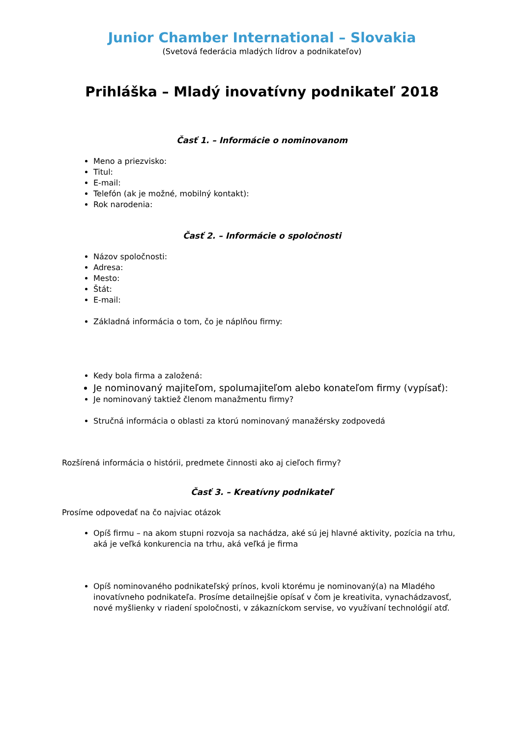Junior Chamber International – Slovakia
(Svetová federácia mladých lídrov a podnikateľov)
Prihláška – Mladý inovatívny podnikateľ 2018
Časť 1. – Informácie o nominovanom
Meno a priezvisko:
Titul:
E-mail:
Telefón (ak je možné, mobilný kontakt):
Rok narodenia:
Časť 2. – Informácie o spoločnosti
Názov spoločnosti:
Adresa:
Mesto:
Štát:
E-mail:
Základná informácia o tom, čo je náplňou firmy:
Kedy bola firma a založená:
Je nominovaný majiteľom, spolumajiteľom alebo konateľom firmy (vypísať):
Je nominovaný taktiež členom manažmentu firmy?
Stručná informácia o oblasti za ktorú nominovaný manažérsky zodpovedá
Rozšírená informácia o histórii, predmete činnosti ako aj cieľoch firmy?
Časť 3. – Kreatívny podnikateľ
Prosíme odpovedať na čo najviac otázok
Opíš firmu – na akom stupni rozvoja sa nachádza, aké sú jej hlavné aktivity, pozícia na trhu, aká je veľká konkurencia na trhu, aká veľká je firma
Opíš nominovaného podnikateľský prínos, kvoli ktorému je nominovaný(a) na Mladého inovatívneho podnikateľa. Prosíme detailnejšie opísať v čom je kreativita, vynachádzavosť, nové myšlienky v riadení spoločnosti, v zákazníckom servise, vo využívaní technológií atď.